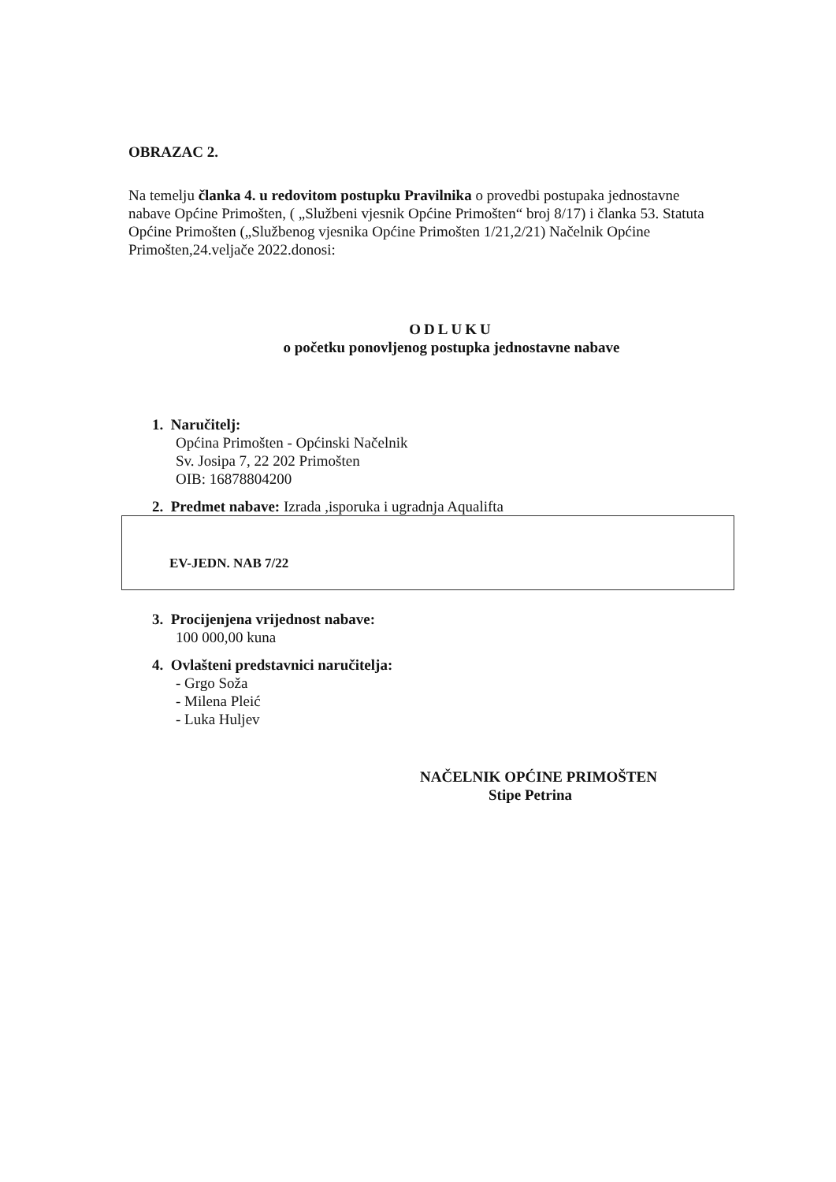OBRAZAC 2.
Na temelju članka 4. u redovitom postupku Pravilnika o provedbi postupaka jednostavne nabave Općine Primošten, ( „Službeni vjesnik Općine Primošten“ broj 8/17) i članka 53. Statuta Općine Primošten („Službenog vjesnika Općine Primošten 1/21,2/21) Načelnik Općine Primošten,24.veljače 2022.donosi:
ODLUKU
o početku ponovljenog postupka jednostavne nabave
1. Naručitelj:
Općina Primošten - Općinski Načelnik
Sv. Josipa 7, 22 202 Primošten
OIB: 16878804200
2. Predmet nabave: Izrada ,isporuka i ugradnja Aqualifta
EV-JEDN. NAB 7/22
3. Procijenjena vrijednost nabave:
100 000,00 kuna
4. Ovlašteni predstavnici naručitelja:
- Grgo Soža
- Milena Pleić
- Luka Huljev
NAČELNIK OPĆINE PRIMOŠTEN
Stipe Petrina